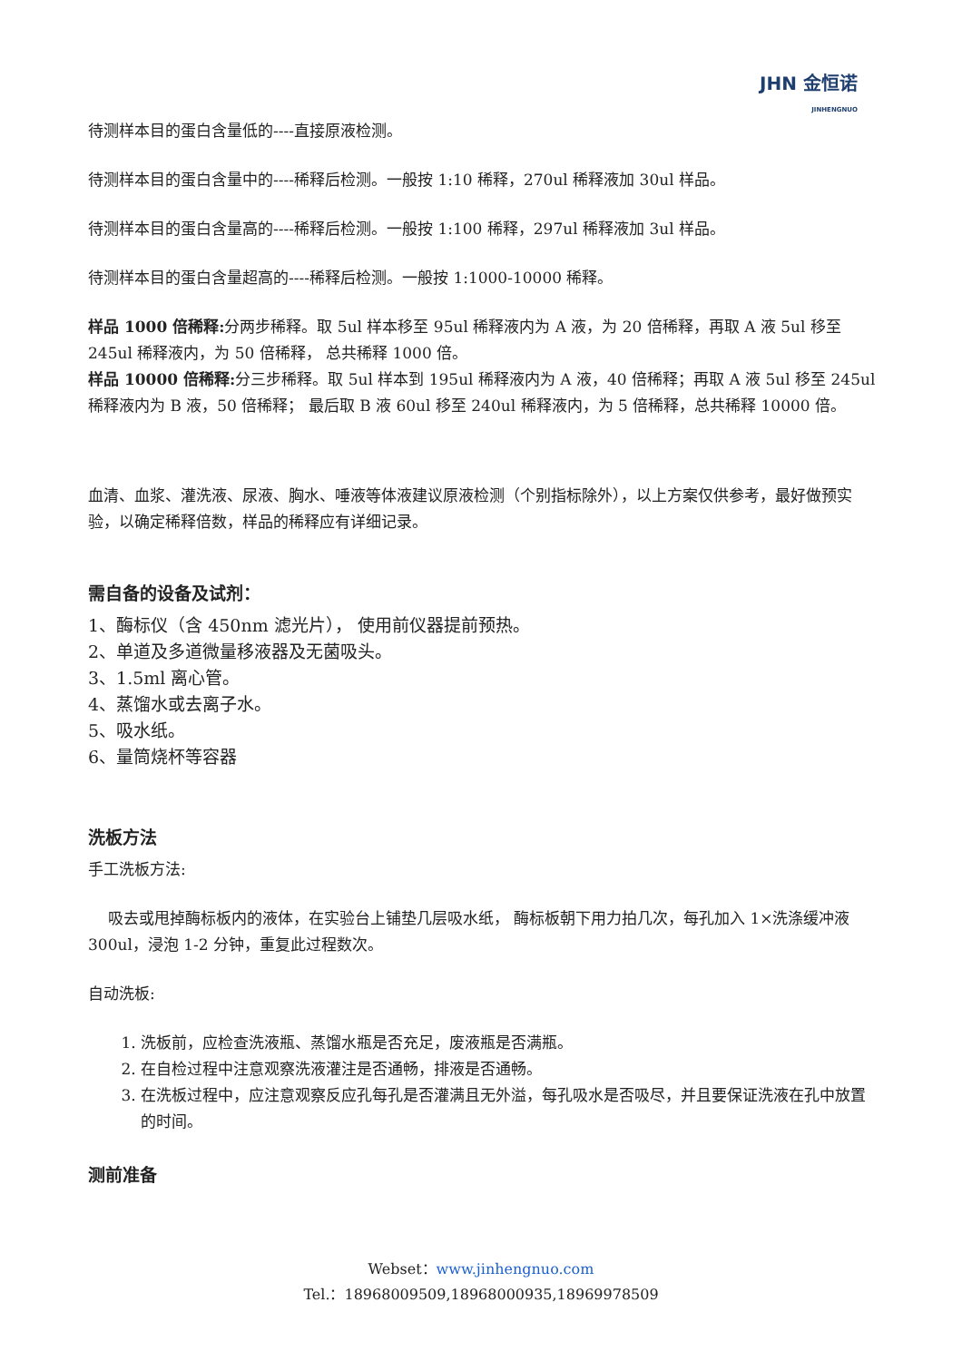JHN 金恒诺
JINHENGNUO
待测样本目的蛋白含量低的----直接原液检测。
待测样本目的蛋白含量中的----稀释后检测。一般按 1:10 稀释，270ul 稀释液加 30ul 样品。
待测样本目的蛋白含量高的----稀释后检测。一般按 1:100 稀释，297ul 稀释液加 3ul 样品。
待测样本目的蛋白含量超高的----稀释后检测。一般按 1:1000-10000 稀释。
样品 1000 倍稀释: 分两步稀释。取 5ul 样本移至 95ul 稀释液内为 A 液，为 20 倍稀释，再取 A 液 5ul 移至 245ul 稀释液内，为 50 倍稀释， 总共稀释 1000 倍。
样品 10000 倍稀释: 分三步稀释。取 5ul 样本到 195ul 稀释液内为 A 液，40 倍稀释；再取 A 液 5ul 移至 245ul 稀释液内为 B 液，50 倍稀释； 最后取 B 液 60ul 移至 240ul 稀释液内，为 5 倍稀释，总共稀释 10000 倍。
血清、血浆、灌洗液、尿液、胸水、唾液等体液建议原液检测（个别指标除外），以上方案仅供参考，最好做预实验，以确定稀释倍数，样品的稀释应有详细记录。
需自备的设备及试剂：
1、酶标仪（含 450nm 滤光片）， 使用前仪器提前预热。
2、单道及多道微量移液器及无菌吸头。
3、1.5ml 离心管。
4、蒸馏水或去离子水。
5、吸水纸。
6、量筒烧杯等容器
洗板方法
手工洗板方法:
吸去或甩掉酶标板内的液体，在实验台上铺垫几层吸水纸， 酶标板朝下用力拍几次，每孔加入 1×洗涤缓冲液 300ul，浸泡 1-2 分钟，重复此过程数次。
自动洗板:
1. 洗板前，应检查洗液瓶、蒸馏水瓶是否充足，废液瓶是否满瓶。
2. 在自检过程中注意观察洗液灌注是否通畅，排液是否通畅。
3. 在洗板过程中，应注意观察反应孔每孔是否灌满且无外溢，每孔吸水是否吸尽，并且要保证洗液在孔中放置的时间。
测前准备
Webset：www.jinhengnuo.com
Tel.：18968009509,18968000935,18969978509